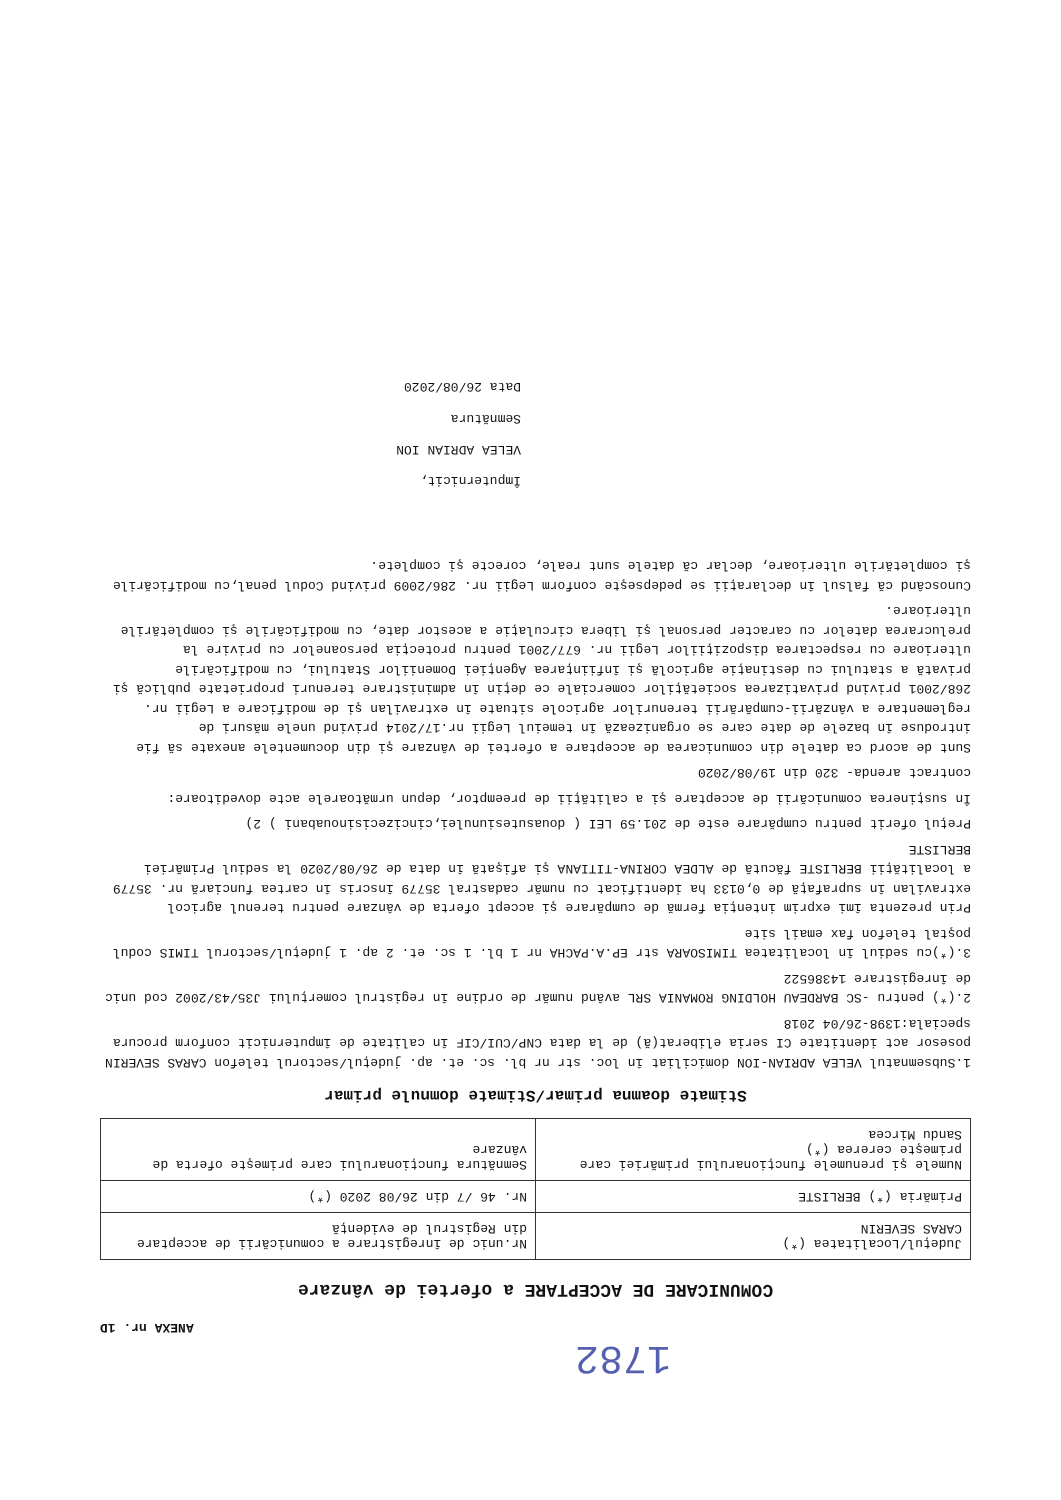1782
ANEXA nr. 1D
COMUNICARE DE ACCEPTARE a ofertei de vânzare
| Judeţul/Localitatea (*) CARAS SEVERIN | Nr.unic de înregistrare a comunicării de acceptare din Registrul de evidenţă |
| Primăria (*) BERLISTE | Nr. 46 /7 din 26/08 2020 (*) |
| Numele şi prenumele funcţionarului primăriei care primeşte cererea (*) Sandu Mircea | Semnătura funcţionarului care primeşte oferta de vânzare |
Stimate doamna primar/Stimate domnule primar
1.Subsemnatul VELEA ADRIAN-ION domiciliat în loc. str nr bl. sc. et. ap. judeţul/sectorul telefon CARAS SEVERIN posesor act identitate CI seria eliberat(ă) de la data CNP/CUI/CIF în calitate de împuternicit conform procura speciala:1398-26/04 2018
2.(*) pentru -SC BARDEAU HOLDING ROMANIA SRL având număr de ordine în registrul comerţului J35/43/2002 cod unic de înregistrare 14386522
3.(*)cu sediul în localitatea TIMISOARA str EP.A.PACHA nr 1 bl. 1 sc. et. 2 ap. 1 judeţul/sectorul TIMIS codul poştal telefon fax email site
Prin prezenta îmi exprim intenţia fermă de cumpărare şi accept oferta de vânzare pentru terenul agricol extravilan în suprafaţă de 0,0133 ha identificat cu număr cadastral 35779 înscris în cartea funciară nr. 35779 a localităţii BERLISTE făcută de ALDEA CORINA-TITIANA şi afişată în data de 26/08/2020 la sediul Primăriei BERLISTE
Preţul oferit pentru cumpărare este de 201.59 LEI ( douasutesiunulei,cincizecisinouabani ) 2)
În susţinerea comunicării de acceptare şi a calităţii de preemptor, depun următoarele acte doveditoare:
contract arenda- 320 din 19/08/2020
Sunt de acord ca datele din comunicarea de acceptare a ofertei de vânzare şi din documentele anexate să fie introduse în bazele de date care se organizează în temeiul Legii nr.17/2014 privind unele măsuri de reglementare a vânzării-cumpărării terenurilor agricole situate în extravilan şi de modificare a Legii nr. 268/2001 privind privatizarea societăţilor comerciale ce deţin în administrare terenuri proprietate publică şi privată a statului cu destinaţie agricolă şi înfiinţarea Agenţiei Domeniilor Statului, cu modificările ulterioare cu respectarea dispoziţiilor Legii nr. 677/2001 pentru protecţia persoanelor cu privire la prelucrarea datelor cu caracter personal şi libera circulaţie a acestor date, cu modificările şi completările ulterioare.
Cunoscând că falsul în declaraţii se pedepseşte conform Legii nr. 286/2009 privind Codul penal,cu modificările şi completările ulterioare, declar că datele sunt reale, corecte şi complete.
Împuternicit,
VELEA ADRIAN ION
Semnătura
Data 26/08/2020